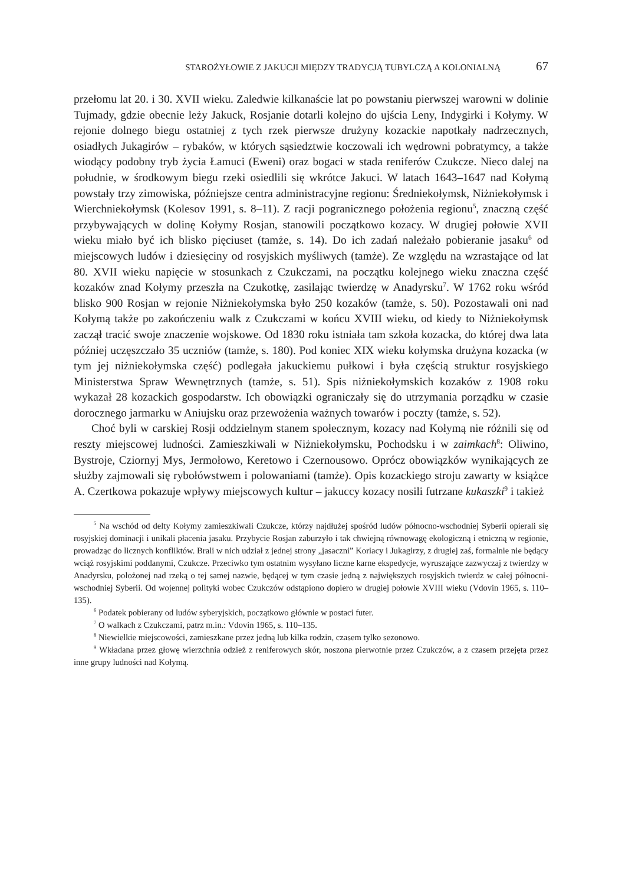STAROŻYŁOWIE Z JAKUCJI MIĘDZY TRADYCJĄ TUBYLCZĄ A KOLONIALNĄ 67
przełomu lat 20. i 30. XVII wieku. Zaledwie kilkanaście lat po powstaniu pierwszej warowni w dolinie Tujmady, gdzie obecnie leży Jakuck, Rosjanie dotarli kolejno do ujścia Leny, Indygirki i Kołymy. W rejonie dolnego biegu ostatniej z tych rzek pierwsze drużyny kozackie napotkały nadrzecznych, osiadłych Jukagirów – rybaków, w których sąsiedztwie koczowali ich wędrowni pobratymcy, a także wiodący podobny tryb życia Łamuci (Eweni) oraz bogaci w stada reniferów Czukcze. Nieco dalej na południe, w środkowym biegu rzeki osiedlili się wkrótce Jakuci. W latach 1643–1647 nad Kołymą powstały trzy zimowiska, późniejsze centra administracyjne regionu: Średniekołymsk, Niżniekołymsk i Wierchniekołymsk (Kolesov 1991, s. 8–11). Z racji pogranicznego położenia regionu<sup>5</sup>, znaczną część przybywających w dolinę Kołymy Rosjan, stanowili początkowo kozacy. W drugiej połowie XVII wieku miało być ich blisko pięciuset (tamże, s. 14). Do ich zadań należało pobieranie jasaku<sup>6</sup> od miejscowych ludów i dziesięciny od rosyjskich myśliwych (tamże). Ze względu na wzrastające od lat 80. XVII wieku napięcie w stosunkach z Czukczami, na początku kolejnego wieku znaczna część kozaków znad Kołymy przeszła na Czukotkę, zasilając twierdzę w Anadyrsku<sup>7</sup>. W 1762 roku wśród blisko 900 Rosjan w rejonie Niżniekołymska było 250 kozaków (tamże, s. 50). Pozostawali oni nad Kołymą także po zakończeniu walk z Czukczami w końcu XVIII wieku, od kiedy to Niżniekołymsk zaczął tracić swoje znaczenie wojskowe. Od 1830 roku istniała tam szkoła kozacka, do której dwa lata później uczęszczało 35 uczniów (tamże, s. 180). Pod koniec XIX wieku kołymska drużyna kozacka (w tym jej niżniekołymska część) podlegała jakuckiemu pułkowi i była częścią struktur rosyjskiego Ministerstwa Spraw Wewnętrznych (tamże, s. 51). Spis niżniekołymskich kozaków z 1908 roku wykazał 28 kozackich gospodarstw. Ich obowiązki ograniczały się do utrzymania porządku w czasie dorocznego jarmarku w Aniujsku oraz przewożenia ważnych towarów i poczty (tamże, s. 52).
Choć byli w carskiej Rosji oddzielnym stanem społecznym, kozacy nad Kołymą nie różnili się od reszty miejscowej ludności. Zamieszkiwali w Niżniekołymsku, Pochodsku i w zaimkach<sup>8</sup>: Oliwino, Bystroje, Cziornyj Mys, Jermołowo, Keretowo i Czernousowo. Oprócz obowiązków wynikających ze służby zajmowali się rybołówstwem i polowaniami (tamże). Opis kozackiego stroju zawarty w książce A. Czertkowa pokazuje wpływy miejscowych kultur – jakuccy kozacy nosili futrzane kukaszki<sup>9</sup> i takież
<sup>5</sup> Na wschód od delty Kołymy zamieszkiwali Czukcze, którzy najdłużej spośród ludów północno-wschodniej Syberii opierali się rosyjskiej dominacji i unikali płacenia jasaku. Przybycie Rosjan zaburzyło i tak chwiejną równowagę ekologiczną i etniczną w regionie, prowadząc do licznych konfliktów. Brali w nich udział z jednej strony „jasaczni” Koriacy i Jukagirzy, z drugiej zaś, formalnie nie będący wciąż rosyjskimi poddanymi, Czukcze. Przeciwko tym ostatnim wysyłano liczne karne ekspedycje, wyruszające zazwyczaj z twierdzy w Anadyrsku, położonej nad rzeką o tej samej nazwie, będącej w tym czasie jedną z największych rosyjskich twierdz w całej północni-wschodniej Syberii. Od wojennej polityki wobec Czukczów odstąpiono dopiero w drugiej połowie XVIII wieku (Vdovin 1965, s. 110–135).
<sup>6</sup> Podatek pobierany od ludów syberyjskich, początkowo głównie w postaci futer.
<sup>7</sup> O walkach z Czukczami, patrz m.in.: Vdovin 1965, s. 110–135.
<sup>8</sup> Niewielkie miejscowości, zamieszkane przez jedną lub kilka rodzin, czasem tylko sezonowo.
<sup>9</sup> Wkładana przez głowę wierzchnia odzież z reniferowych skór, noszona pierwotnie przez Czukczów, a z czasem przejęta przez inne grupy ludności nad Kołymą.